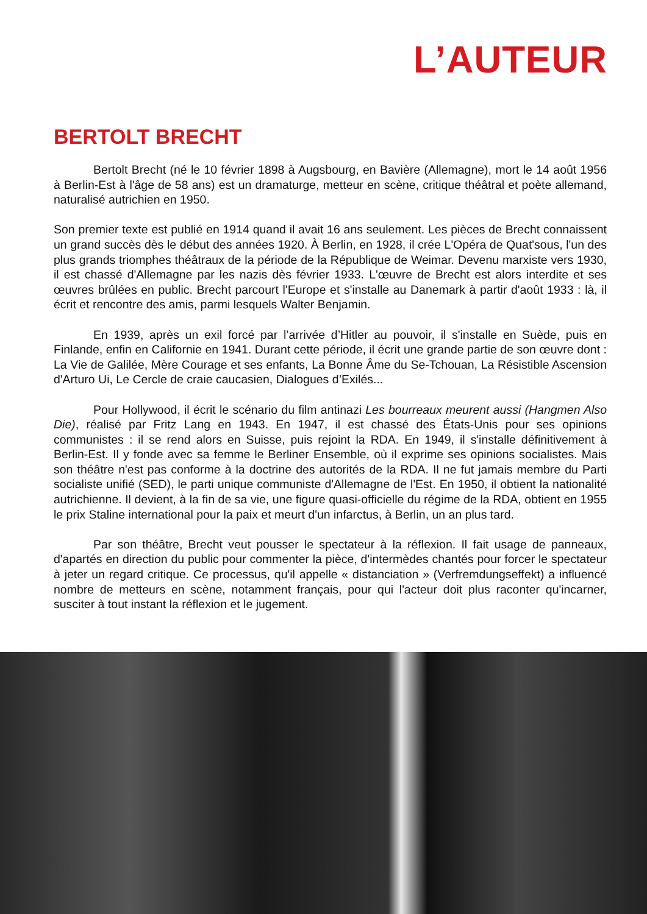L’AUTEUR
BERTOLT BRECHT
Bertolt Brecht (né le 10 février 1898 à Augsbourg, en Bavière (Allemagne), mort le 14 août 1956 à Berlin-Est à l'âge de 58 ans) est un dramaturge, metteur en scène, critique théâtral et poète allemand, naturalisé autrichien en 1950.
Son premier texte est publié en 1914 quand il avait 16 ans seulement. Les pièces de Brecht connaissent un grand succès dès le début des années 1920. À Berlin, en 1928, il crée L'Opéra de Quat'sous, l'un des plus grands triomphes théâtraux de la période de la République de Weimar. Devenu marxiste vers 1930, il est chassé d'Allemagne par les nazis dès février 1933. L'œuvre de Brecht est alors interdite et ses œuvres brûlées en public. Brecht parcourt l'Europe et s'installe au Danemark à partir d'août 1933 : là, il écrit et rencontre des amis, parmi lesquels Walter Benjamin.
En 1939, après un exil forcé par l’arrivée d’Hitler au pouvoir, il s'installe en Suède, puis en Finlande, enfin en Californie en 1941. Durant cette période, il écrit une grande partie de son œuvre dont : La Vie de Galilée, Mère Courage et ses enfants, La Bonne Âme du Se-Tchouan, La Résistible Ascension d'Arturo Ui, Le Cercle de craie caucasien, Dialogues d’Exilés...
Pour Hollywood, il écrit le scénario du film antinazi Les bourreaux meurent aussi (Hangmen Also Die), réalisé par Fritz Lang en 1943. En 1947, il est chassé des États-Unis pour ses opinions communistes : il se rend alors en Suisse, puis rejoint la RDA. En 1949, il s'installe définitivement à Berlin-Est. Il y fonde avec sa femme le Berliner Ensemble, où il exprime ses opinions socialistes. Mais son théâtre n'est pas conforme à la doctrine des autorités de la RDA. Il ne fut jamais membre du Parti socialiste unifié (SED), le parti unique communiste d'Allemagne de l'Est. En 1950, il obtient la nationalité autrichienne. Il devient, à la fin de sa vie, une figure quasi-officielle du régime de la RDA, obtient en 1955 le prix Staline international pour la paix et meurt d'un infarctus, à Berlin, un an plus tard.
Par son théâtre, Brecht veut pousser le spectateur à la réflexion. Il fait usage de panneaux, d'apartés en direction du public pour commenter la pièce, d'intermèdes chantés pour forcer le spectateur à jeter un regard critique. Ce processus, qu'il appelle « distanciation » (Verfremdungseffekt) a influencé nombre de metteurs en scène, notamment français, pour qui l'acteur doit plus raconter qu'incarner, susciter à tout instant la réflexion et le jugement.